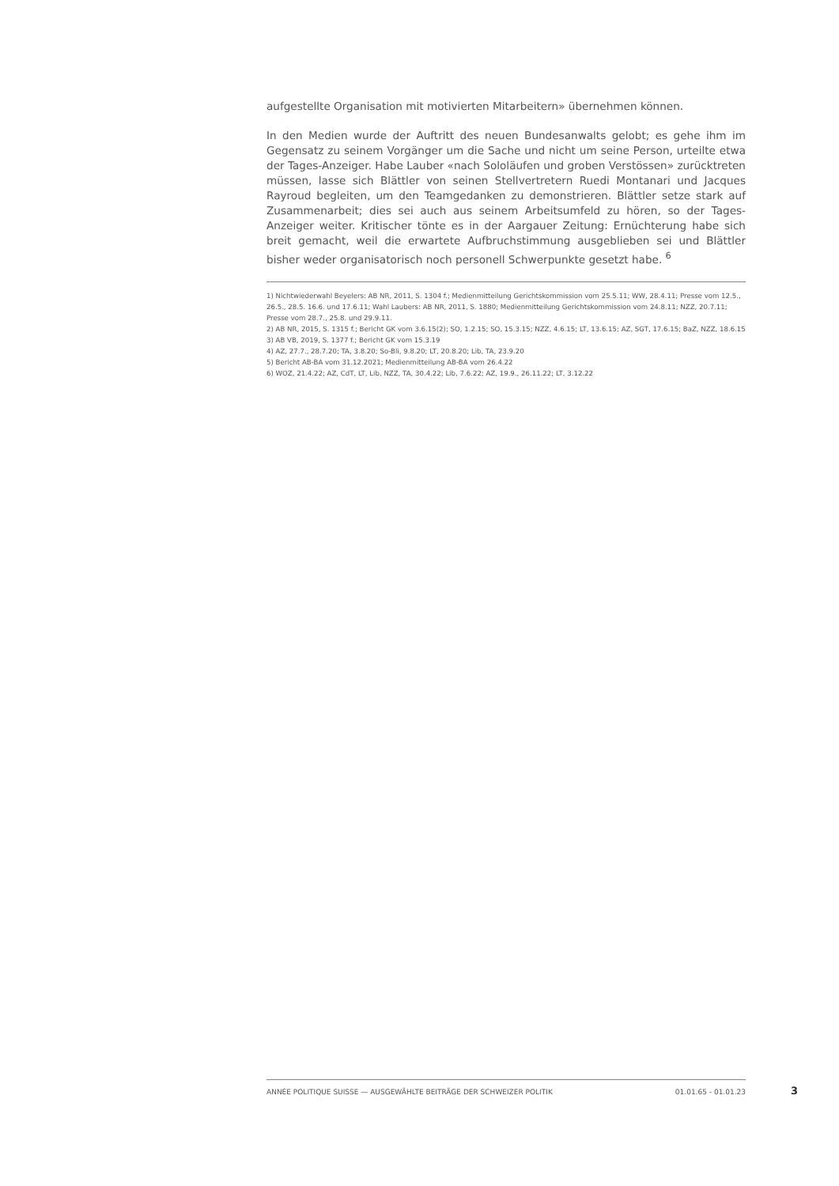aufgestellte Organisation mit motivierten Mitarbeitern» übernehmen können.
In den Medien wurde der Auftritt des neuen Bundesanwalts gelobt; es gehe ihm im Gegensatz zu seinem Vorgänger um die Sache und nicht um seine Person, urteilte etwa der Tages-Anzeiger. Habe Lauber «nach Sololäufen und groben Verstössen» zurücktreten müssen, lasse sich Blättler von seinen Stellvertretern Ruedi Montanari und Jacques Rayroud begleiten, um den Teamgedanken zu demonstrieren. Blättler setze stark auf Zusammenarbeit; dies sei auch aus seinem Arbeitsumfeld zu hören, so der Tages-Anzeiger weiter. Kritischer tönte es in der Aargauer Zeitung: Ernüchterung habe sich breit gemacht, weil die erwartete Aufbruchstimmung ausgeblieben sei und Blättler bisher weder organisatorisch noch personell Schwerpunkte gesetzt habe. <sup>6</sup>
1) Nichtwiederwahl Beyelers: AB NR, 2011, S. 1304 f.; Medienmitteilung Gerichtskommission vom 25.5.11; WW, 28.4.11; Presse vom 12.5., 26.5., 28.5. 16.6. und 17.6.11; Wahl Laubers: AB NR, 2011, S. 1880; Medienmitteilung Gerichtskommission vom 24.8.11; NZZ, 20.7.11; Presse vom 28.7., 25.8. und 29.9.11.
2) AB NR, 2015, S. 1315 f.; Bericht GK vom 3.6.15(2); SO, 1.2.15; SO, 15.3.15; NZZ, 4.6.15; LT, 13.6.15; AZ, SGT, 17.6.15; BaZ, NZZ, 18.6.15
3) AB VB, 2019, S. 1377 f.; Bericht GK vom 15.3.19
4) AZ, 27.7., 28.7.20; TA, 3.8.20; So-Bli, 9.8.20; LT, 20.8.20; Lib, TA, 23.9.20
5) Bericht AB-BA vom 31.12.2021; Medienmitteilung AB-BA vom 26.4.22
6) WOZ, 21.4.22; AZ, CdT, LT, Lib, NZZ, TA, 30.4.22; Lib, 7.6.22; AZ, 19.9., 26.11.22; LT, 3.12.22
ANNÉE POLITIQUE SUISSE — AUSGEWÄHLTE BEITRÄGE DER SCHWEIZER POLITIK 01.01.65 - 01.01.23
3